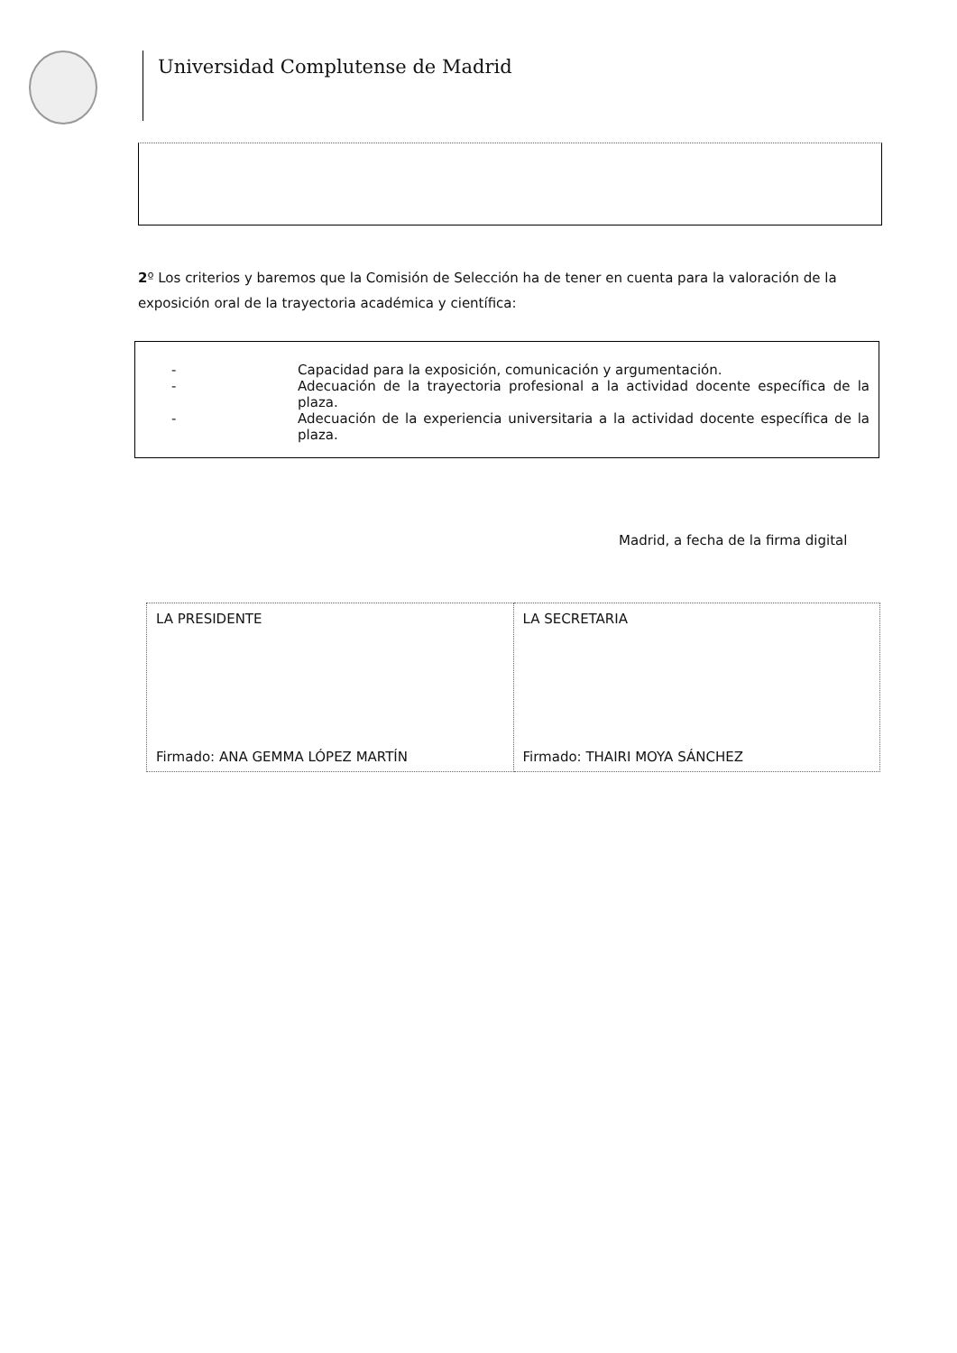Universidad Complutense de Madrid
2º Los criterios y baremos que la Comisión de Selección ha de tener en cuenta para la valoración de la exposición oral de la trayectoria académica y científica:
- Capacidad para la exposición, comunicación y argumentación.
- Adecuación de la trayectoria profesional a la actividad docente específica de la plaza.
- Adecuación de la experiencia universitaria a la actividad docente específica de la plaza.
Madrid, a fecha de la firma digital
| LA PRESIDENTE Firmado: ANA GEMMA LÓPEZ MARTÍN | LA SECRETARIA Firmado: THAIRI MOYA SÁNCHEZ |